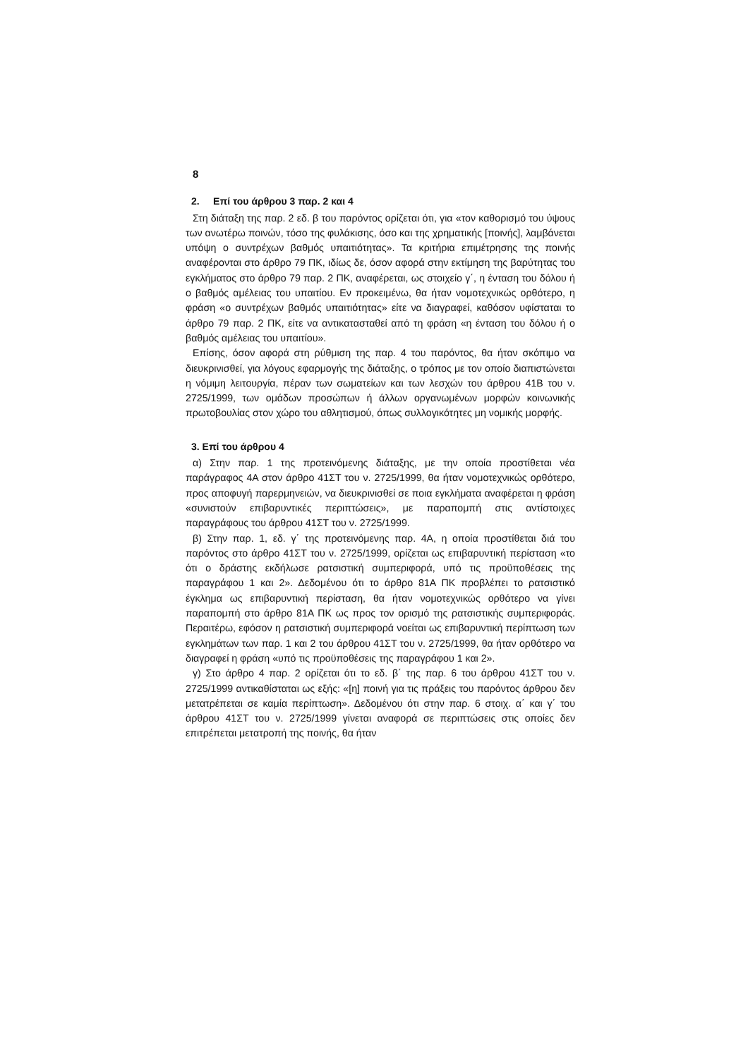8
2. Επί του άρθρου 3 παρ. 2 και 4
Στη διάταξη της παρ. 2 εδ. β του παρόντος ορίζεται ότι, για «τον καθορισμό του ύψους των ανωτέρω ποινών, τόσο της φυλάκισης, όσο και της χρηματικής [ποινής], λαμβάνεται υπόψη ο συντρέχων βαθμός υπαιτιότητας». Τα κριτήρια επιμέτρησης της ποινής αναφέρονται στο άρθρο 79 ΠΚ, ιδίως δε, όσον αφορά στην εκτίμηση της βαρύτητας του εγκλήματος στο άρθρο 79 παρ. 2 ΠΚ, αναφέρεται, ως στοιχείο γ΄, η ένταση του δόλου ή ο βαθμός αμέλειας του υπαιτίου. Εν προκειμένω, θα ήταν νομοτεχνικώς ορθότερο, η φράση «ο συντρέχων βαθμός υπαιτιότητας» είτε να διαγραφεί, καθόσον υφίσταται το άρθρο 79 παρ. 2 ΠΚ, είτε να αντικατασταθεί από τη φράση «η ένταση του δόλου ή ο βαθμός αμέλειας του υπαιτίου».
Επίσης, όσον αφορά στη ρύθμιση της παρ. 4 του παρόντος, θα ήταν σκόπιμο να διευκρινισθεί, για λόγους εφαρμογής της διάταξης, ο τρόπος με τον οποίο διαπιστώνεται η νόμιμη λειτουργία, πέραν των σωματείων και των λεσχών του άρθρου 41Β του ν. 2725/1999, των ομάδων προσώπων ή άλλων οργανωμένων μορφών κοινωνικής πρωτοβουλίας στον χώρο του αθλητισμού, όπως συλλογικότητες μη νομικής μορφής.
3. Επί του άρθρου 4
α) Στην παρ. 1 της προτεινόμενης διάταξης, με την οποία προστίθεται νέα παράγραφος 4Α στον άρθρο 41ΣΤ του ν. 2725/1999, θα ήταν νομοτεχνικώς ορθότερο, προς αποφυγή παρερμηνειών, να διευκρινισθεί σε ποια εγκλήματα αναφέρεται η φράση «συνιστούν επιβαρυντικές περιπτώσεις», με παραπομπή στις αντίστοιχες παραγράφους του άρθρου 41ΣΤ του ν. 2725/1999.
β) Στην παρ. 1, εδ. γ΄ της προτεινόμενης παρ. 4Α, η οποία προστίθεται διά του παρόντος στο άρθρο 41ΣΤ του ν. 2725/1999, ορίζεται ως επιβαρυντική περίσταση «το ότι ο δράστης εκδήλωσε ρατσιστική συμπεριφορά, υπό τις προϋποθέσεις της παραγράφου 1 και 2». Δεδομένου ότι το άρθρο 81Α ΠΚ προβλέπει το ρατσιστικό έγκλημα ως επιβαρυντική περίσταση, θα ήταν νομοτεχνικώς ορθότερο να γίνει παραπομπή στο άρθρο 81Α ΠΚ ως προς τον ορισμό της ρατσιστικής συμπεριφοράς. Περαιτέρω, εφόσον η ρατσιστική συμπεριφορά νοείται ως επιβαρυντική περίπτωση των εγκλημάτων των παρ. 1 και 2 του άρθρου 41ΣΤ του ν. 2725/1999, θα ήταν ορθότερο να διαγραφεί η φράση «υπό τις προϋποθέσεις της παραγράφου 1 και 2».
γ) Στο άρθρο 4 παρ. 2 ορίζεται ότι το εδ. β΄ της παρ. 6 του άρθρου 41ΣΤ του ν. 2725/1999 αντικαθίσταται ως εξής: «[η] ποινή για τις πράξεις του παρόντος άρθρου δεν μετατρέπεται σε καμία περίπτωση». Δεδομένου ότι στην παρ. 6 στοιχ. α΄ και γ΄ του άρθρου 41ΣΤ του ν. 2725/1999 γίνεται αναφορά σε περιπτώσεις στις οποίες δεν επιτρέπεται μετατροπή της ποινής, θα ήταν